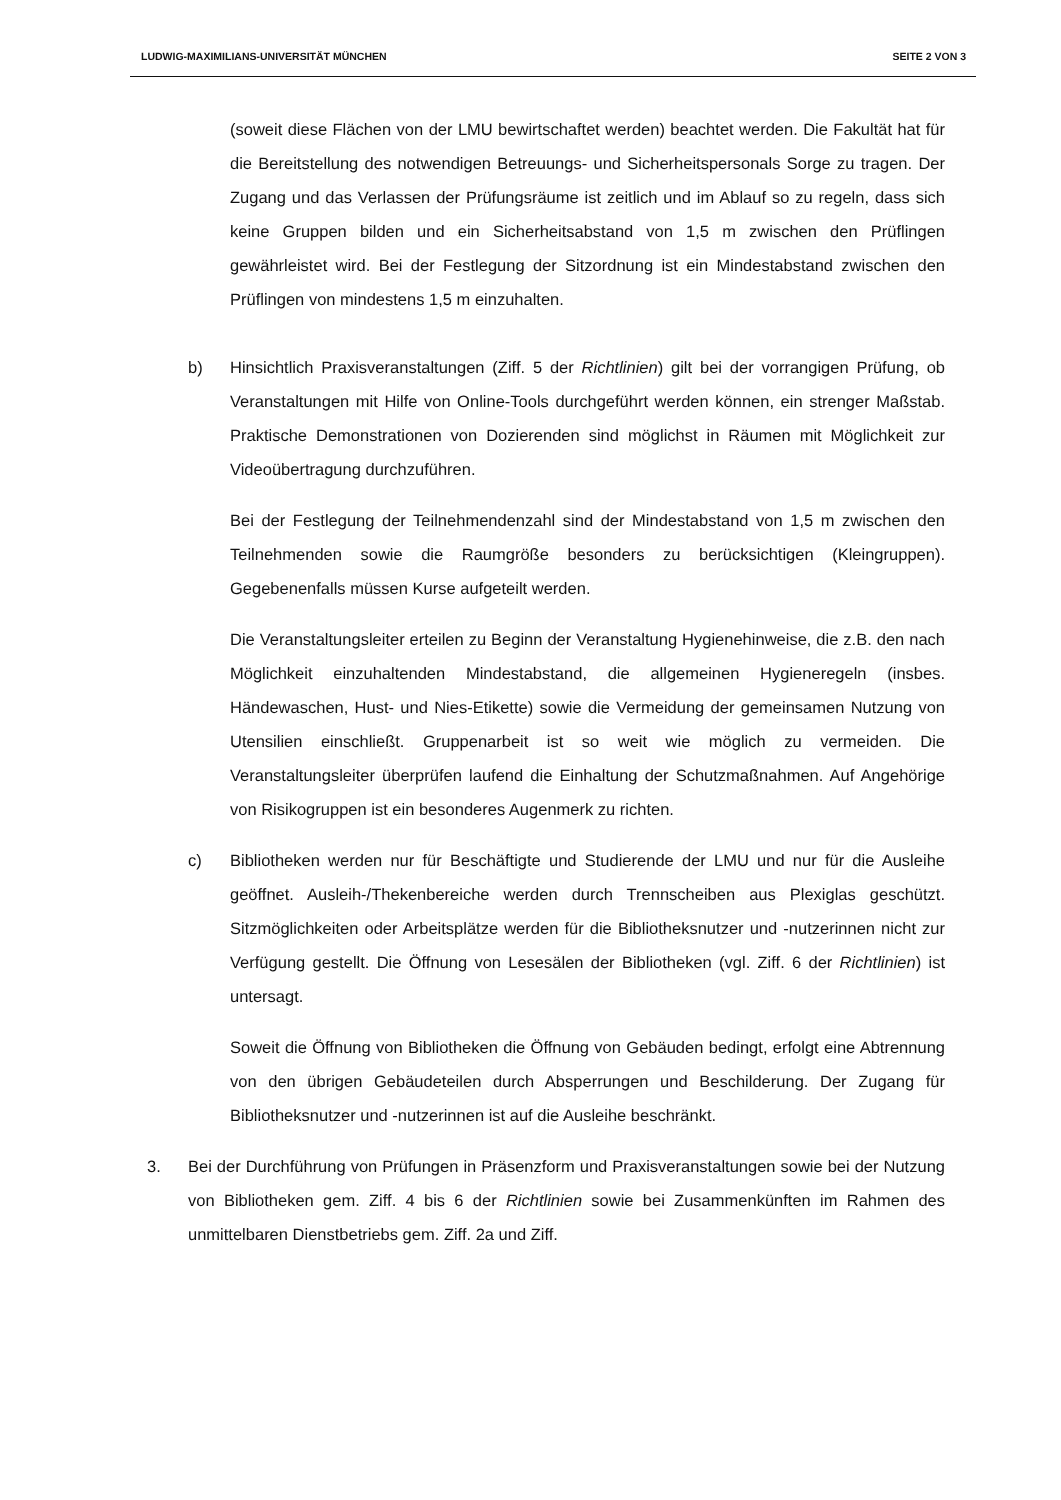LUDWIG-MAXIMILIANS-UNIVERSITÄT MÜNCHEN SEITE 2 VON 3
(soweit diese Flächen von der LMU bewirtschaftet werden) beachtet werden. Die Fakultät hat für die Bereitstellung des notwendigen Betreuungs- und Sicherheitspersonals Sorge zu tragen. Der Zugang und das Verlassen der Prüfungsräume ist zeitlich und im Ablauf so zu regeln, dass sich keine Gruppen bilden und ein Sicherheitsabstand von 1,5 m zwischen den Prüflingen gewährleistet wird. Bei der Festlegung der Sitzordnung ist ein Mindestabstand zwischen den Prüflingen von mindestens 1,5 m einzuhalten.
b) Hinsichtlich Praxisveranstaltungen (Ziff. 5 der Richtlinien) gilt bei der vorrangigen Prüfung, ob Veranstaltungen mit Hilfe von Online-Tools durchgeführt werden können, ein strenger Maßstab. Praktische Demonstrationen von Dozierenden sind möglichst in Räumen mit Möglichkeit zur Videoübertragung durchzuführen.
Bei der Festlegung der Teilnehmendenzahl sind der Mindestabstand von 1,5 m zwischen den Teilnehmenden sowie die Raumgröße besonders zu berücksichtigen (Kleingruppen). Gegebenenfalls müssen Kurse aufgeteilt werden.
Die Veranstaltungsleiter erteilen zu Beginn der Veranstaltung Hygienehinweise, die z.B. den nach Möglichkeit einzuhaltenden Mindestabstand, die allgemeinen Hygieneregeln (insbes. Händewaschen, Hust- und Nies-Etikette) sowie die Vermeidung der gemeinsamen Nutzung von Utensilien einschließt. Gruppenarbeit ist so weit wie möglich zu vermeiden. Die Veranstaltungsleiter überprüfen laufend die Einhaltung der Schutzmaßnahmen. Auf Angehörige von Risikogruppen ist ein besonderes Augenmerk zu richten.
c) Bibliotheken werden nur für Beschäftigte und Studierende der LMU und nur für die Ausleihe geöffnet. Ausleih-/Thekenbereiche werden durch Trennscheiben aus Plexiglas geschützt. Sitzmöglichkeiten oder Arbeitsplätze werden für die Bibliotheksnutzer und -nutzerinnen nicht zur Verfügung gestellt. Die Öffnung von Lesesälen der Bibliotheken (vgl. Ziff. 6 der Richtlinien) ist untersagt.
Soweit die Öffnung von Bibliotheken die Öffnung von Gebäuden bedingt, erfolgt eine Abtrennung von den übrigen Gebäudeteilen durch Absperrungen und Beschilderung. Der Zugang für Bibliotheksnutzer und -nutzerinnen ist auf die Ausleihe beschränkt.
3. Bei der Durchführung von Prüfungen in Präsenzform und Praxisveranstaltungen sowie bei der Nutzung von Bibliotheken gem. Ziff. 4 bis 6 der Richtlinien sowie bei Zusammenkünften im Rahmen des unmittelbaren Dienstbetriebs gem. Ziff. 2a und Ziff.